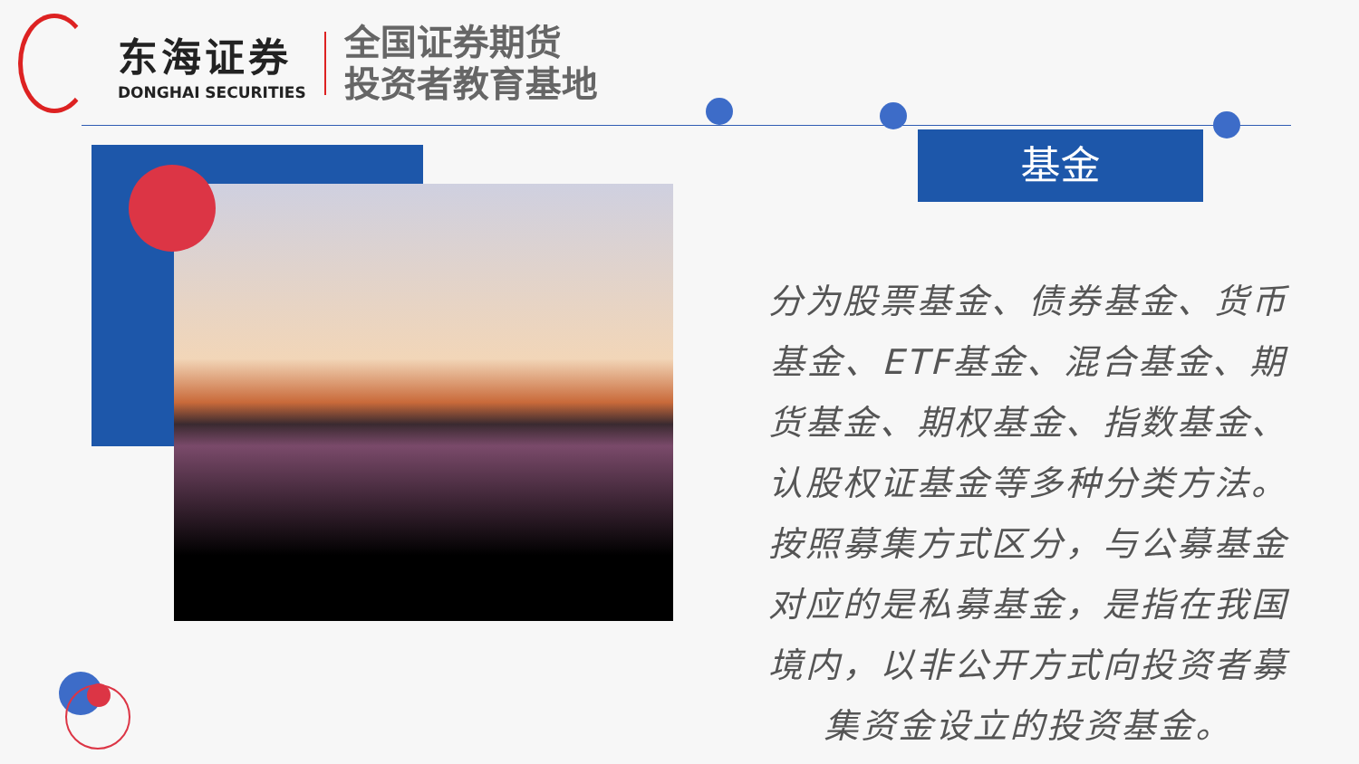东海证券
DONGHAI SECURITIES
全国证券期货
投资者教育基地
基金
分为股票基金、债券基金、货币基金、ETF基金、混合基金、期货基金、期权基金、指数基金、认股权证基金等多种分类方法。按照募集方式区分，与公募基金对应的是私募基金，是指在我国境内，以非公开方式向投资者募集资金设立的投资基金。